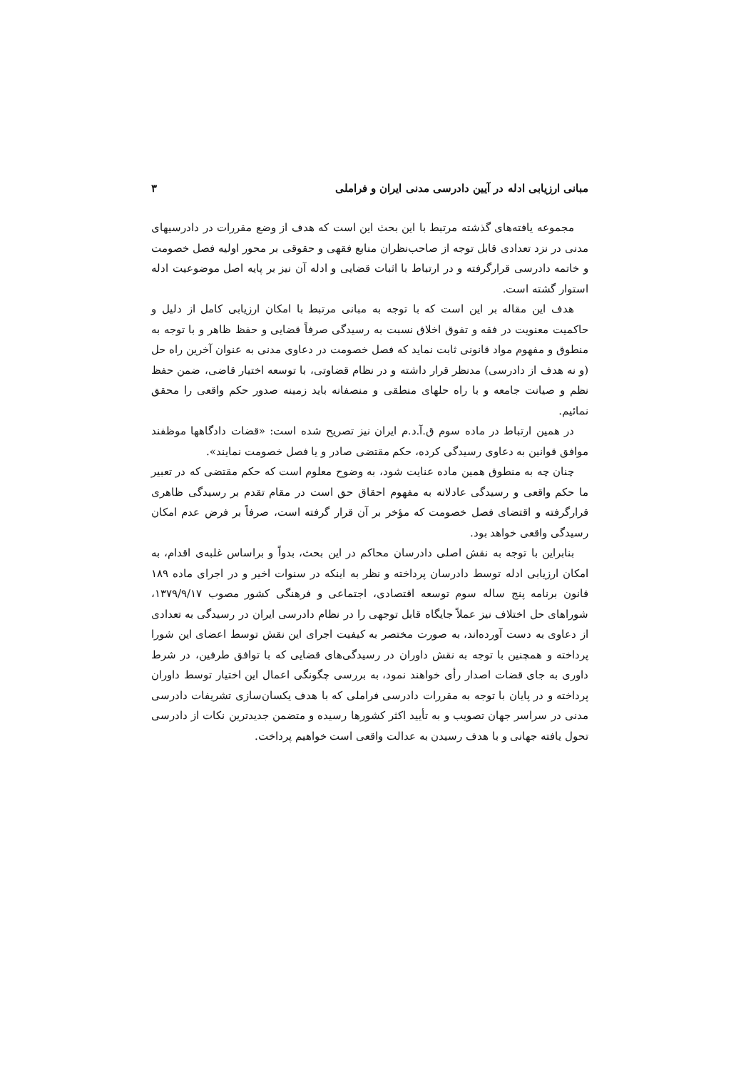مبانی ارزیابی ادله در آیین دادرسی مدنی ایران و فراملی ۳
مجموعه یافته‌های گذشته مرتبط با این بحث این است که هدف از وضع مقررات در دادرسیهای مدنی در نزد تعدادی قابل توجه از صاحب‌نظران منابع فقهی و حقوقی بر محور اولیه فصل خصومت و خاتمه دادرسی قرارگرفته و در ارتباط با اثبات قضایی و ادله آن نیز بر پایه اصل موضوعیت ادله استوار گشته است.
هدف این مقاله بر این است که با توجه به مبانی مرتبط با امکان ارزیابی کامل از دلیل و حاکمیت معنویت در فقه و تفوق اخلاق نسبت به رسیدگی صرفاً قضایی و حفظ ظاهر و با توجه به منطوق و مفهوم مواد قانونی ثابت نماید که فصل خصومت در دعاوی مدنی به عنوان آخرین راه حل (و نه هدف از دادرسی) مدنظر قرار داشته و در نظام قضاوتی، با توسعه اختیار قاضی، ضمن حفظ نظم و صیانت جامعه و با راه حلهای منطقی و منصفانه باید زمینه صدور حکم واقعی را محقق نمائیم.
در همین ارتباط در ماده سوم ق.آ.د.م ایران نیز تصریح شده است: «قضات دادگاهها موظفند موافق قوانین به دعاوی رسیدگی کرده، حکم مقتضی صادر و یا فصل خصومت نمایند».
چنان چه به منطوق همین ماده عنایت شود، به وضوح معلوم است که حکم مقتضی که در تعبیر ما حکم واقعی و رسیدگی عادلانه به مفهوم احقاق حق است در مقام تقدم بر رسیدگی ظاهری قرارگرفته و اقتضای فصل خصومت که مؤخر بر آن قرار گرفته است، صرفاً بر فرض عدم امکان رسیدگی واقعی خواهد بود.
بنابراین با توجه به نقش اصلی دادرسان محاکم در این بحث، بدواً و براساس غلبه‌ی اقدام، به امکان ارزیابی ادله توسط دادرسان پرداخته و نظر به اینکه در سنوات اخیر و در اجرای ماده ۱۸۹ قانون برنامه پنج ساله سوم توسعه اقتصادی، اجتماعی و فرهنگی کشور مصوب ۱۳۷۹/۹/۱۷، شوراهای حل اختلاف نیز عملاً جایگاه قابل توجهی را در نظام دادرسی ایران در رسیدگی به تعدادی از دعاوی به دست آورده‌اند، به صورت مختصر به کیفیت اجرای این نقش توسط اعضای این شورا پرداخته و همچنین با توجه به نقش داوران در رسیدگی‌های قضایی که با توافق طرفین، در شرط داوری به جای قضات اصدار رأی خواهند نمود، به بررسی چگونگی اعمال این اختیار توسط داوران پرداخته و در پایان با توجه به مقررات دادرسی فراملی که با هدف یکسان‌سازی تشریفات دادرسی مدنی در سراسر جهان تصویب و به تأیید اکثر کشورها رسیده و متضمن جدیدترین نکات از دادرسی تحول یافته جهانی و با هدف رسیدن به عدالت واقعی است خواهیم پرداخت.